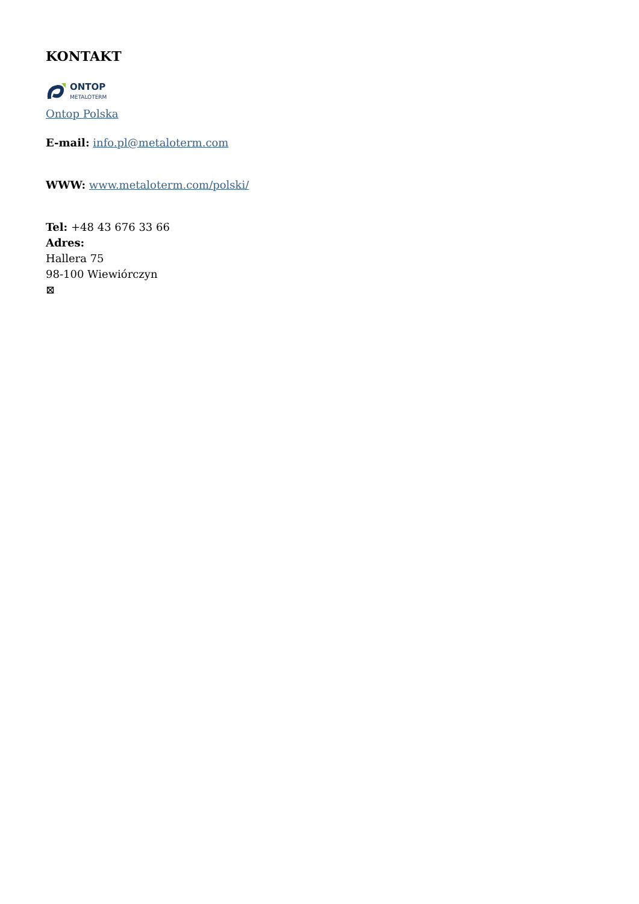KONTAKT
ONTOP
METALOTERM
Ontop Polska
E-mail: info.pl@metaloterm.com
WWW: www.metaloterm.com/polski/
Tel: +48 43 676 33 66
Adres:
Hallera 75
98-100 Wiewiórczyn
⊠